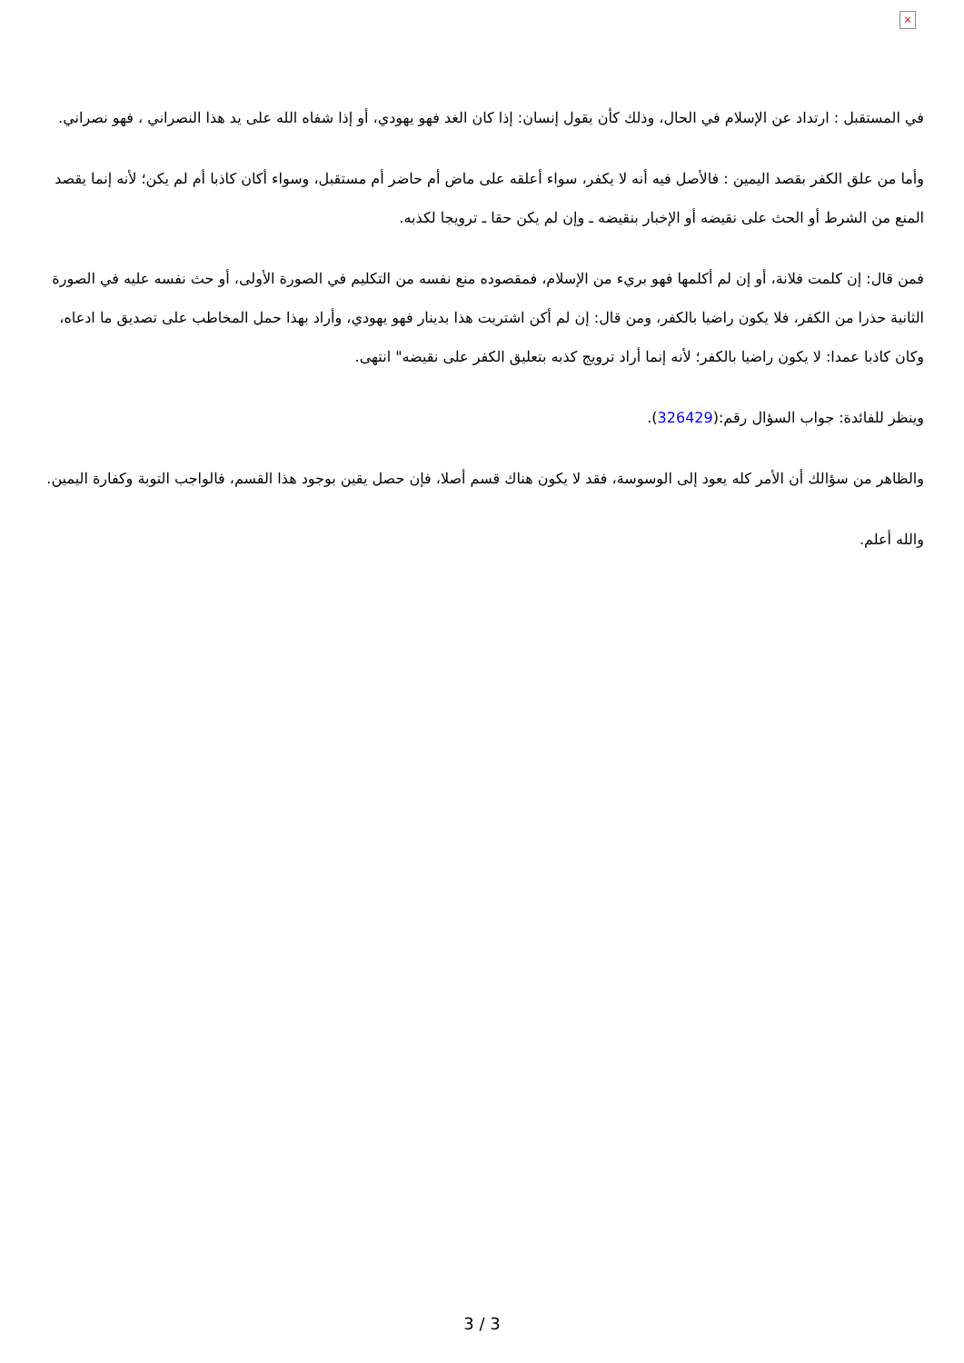×
في المستقبل : ارتداد عن الإسلام في الحال، وذلك كأن يقول إنسان: إذا كان الغد فهو يهودي، أو إذا شفاه الله على يد هذا النصراني ، فهو نصراني.
وأما من علق الكفر بقصد اليمين : فالأصل فيه أنه لا يكفر، سواء أعلقه على ماض أم حاضر أم مستقبل، وسواء أكان كاذبا أم لم يكن؛ لأنه إنما يقصد المنع من الشرط أو الحث على نقيضه أو الإخبار بنقيضه ـ وإن لم يكن حقا ـ ترويجا لكذبه.
فمن قال: إن كلمت فلانة، أو إن لم أكلمها فهو بريء من الإسلام، فمقصوده منع نفسه من التكليم في الصورة الأولى، أو حث نفسه عليه في الصورة الثانية حذرا من الكفر، فلا يكون راضيا بالكفر، ومن قال: إن لم أكن اشتريت هذا بدينار فهو يهودي، وأراد بهذا حمل المخاطب على تصديق ما ادعاه، وكان كاذبا عمدا: لا يكون راضيا بالكفر؛ لأنه إنما أراد ترويج كذبه بتعليق الكفر على نقيضه" انتهى.
وينظر للفائدة: جواب السؤال رقم:(326429).
والظاهر من سؤالك أن الأمر كله يعود إلى الوسوسة، فقد لا يكون هناك قسم أصلا، فإن حصل يقين بوجود هذا القسم، فالواجب التوبة وكفارة اليمين.
والله أعلم.
3 / 3